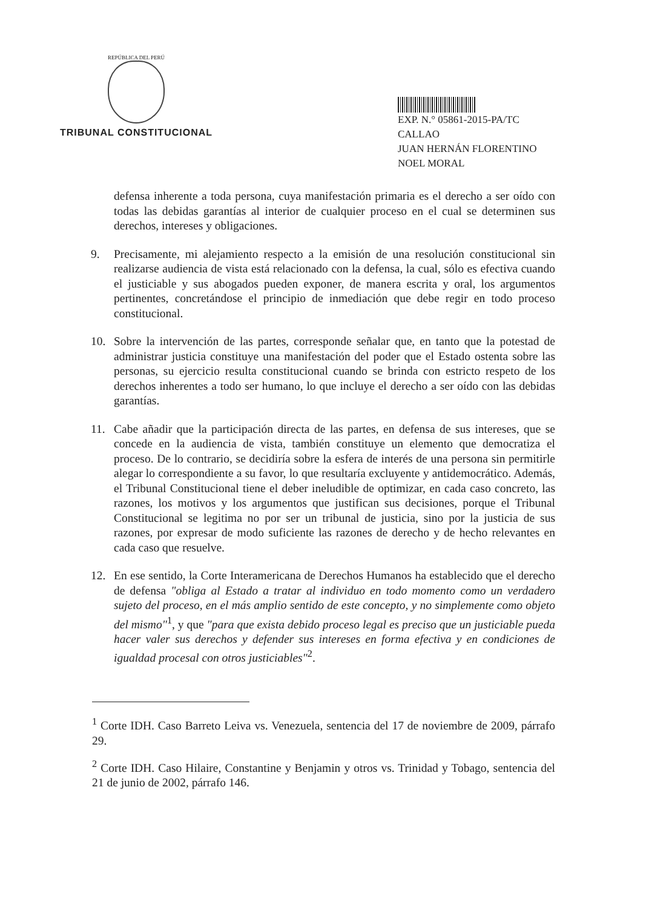REPÚBLICA DEL PERÚ
TRIBUNAL CONSTITUCIONAL
EXP. N.° 05861-2015-PA/TC
CALLAO
JUAN HERNÁN FLORENTINO
NOEL MORAL
defensa inherente a toda persona, cuya manifestación primaria es el derecho a ser oído con todas las debidas garantías al interior de cualquier proceso en el cual se determinen sus derechos, intereses y obligaciones.
9. Precisamente, mi alejamiento respecto a la emisión de una resolución constitucional sin realizarse audiencia de vista está relacionado con la defensa, la cual, sólo es efectiva cuando el justiciable y sus abogados pueden exponer, de manera escrita y oral, los argumentos pertinentes, concretándose el principio de inmediación que debe regir en todo proceso constitucional.
10. Sobre la intervención de las partes, corresponde señalar que, en tanto que la potestad de administrar justicia constituye una manifestación del poder que el Estado ostenta sobre las personas, su ejercicio resulta constitucional cuando se brinda con estricto respeto de los derechos inherentes a todo ser humano, lo que incluye el derecho a ser oído con las debidas garantías.
11. Cabe añadir que la participación directa de las partes, en defensa de sus intereses, que se concede en la audiencia de vista, también constituye un elemento que democratiza el proceso. De lo contrario, se decidiría sobre la esfera de interés de una persona sin permitirle alegar lo correspondiente a su favor, lo que resultaría excluyente y antidemocrático. Además, el Tribunal Constitucional tiene el deber ineludible de optimizar, en cada caso concreto, las razones, los motivos y los argumentos que justifican sus decisiones, porque el Tribunal Constitucional se legitima no por ser un tribunal de justicia, sino por la justicia de sus razones, por expresar de modo suficiente las razones de derecho y de hecho relevantes en cada caso que resuelve.
12. En ese sentido, la Corte Interamericana de Derechos Humanos ha establecido que el derecho de defensa "obliga al Estado a tratar al individuo en todo momento como un verdadero sujeto del proceso, en el más amplio sentido de este concepto, y no simplemente como objeto del mismo"<sup>1</sup>, y que "para que exista debido proceso legal es preciso que un justiciable pueda hacer valer sus derechos y defender sus intereses en forma efectiva y en condiciones de igualdad procesal con otros justiciables"<sup>2</sup>.
<sup>1</sup> Corte IDH. Caso Barreto Leiva vs. Venezuela, sentencia del 17 de noviembre de 2009, párrafo 29.
<sup>2</sup> Corte IDH. Caso Hilaire, Constantine y Benjamin y otros vs. Trinidad y Tobago, sentencia del 21 de junio de 2002, párrafo 146.